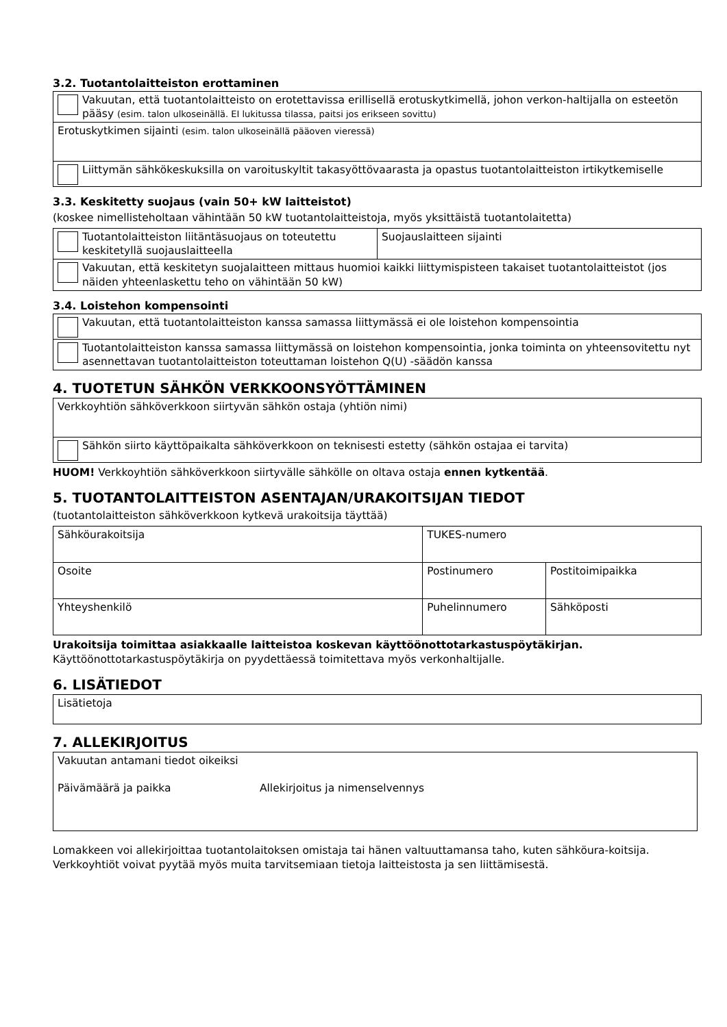3.2. Tuotantolaitteiston erottaminen
| Vakuutan, että tuotantolaitteisto on erotettavissa erillisellä erotuskytkimellä, johon verkon-haltijalla on esteetön pääsy (esim. talon ulkoseinällä. EI lukitussa tilassa, paitsi jos erikseen sovittu) |
| Erotuskytkimen sijainti (esim. talon ulkoseinällä pääoven vieressä) |
| Liittymän sähkökeskuksilla on varoituskyltit takasyöttövaarasta ja opastus tuotantolaitteiston irtikytkemiselle |
3.3. Keskitetty suojaus (vain 50+ kW laitteistot)
(koskee nimellisteholtaan vähintään 50 kW tuotantolaitteistoja, myös yksittäistä tuotantolaitetta)
| Tuotantolaitteiston liitäntäsuojaus on toteutettu keskitetyllä suojauslaitteella | Suojauslaitteen sijainti |
| Vakuutan, että keskitetyn suojalaitteen mittaus huomioi kaikki liittymispisteen takaiset tuotantolaitteistot (jos näiden yhteenlaskettu teho on vähintään 50 kW) | |
3.4. Loistehon kompensointi
| Vakuutan, että tuotantolaitteiston kanssa samassa liittymässä ei ole loistehon kompensointia |
| Tuotantolaitteiston kanssa samassa liittymässä on loistehon kompensointia, jonka toiminta on yhteensovitettu nyt asennettavan tuotantolaitteiston toteuttaman loistehon Q(U) -säädön kanssa |
4. TUOTETUN SÄHKÖN VERKKOONSYÖTTÄMINEN
| Verkkoyhtiön sähköverkkoon siirtyvän sähkön ostaja (yhtiön nimi) |
| Sähkön siirto käyttöpaikalta sähköverkkoon on teknisesti estetty (sähkön ostajaa ei tarvita) |
HUOM! Verkkoyhtiön sähköverkkoon siirtyvälle sähkölle on oltava ostaja ennen kytkentää.
5. TUOTANTOLAITTEISTON ASENTAJAN/URAKOITSIJAN TIEDOT
(tuotantolaitteiston sähköverkkoon kytkevä urakoitsija täyttää)
| Sähköurakoitsija | TUKES-numero | |
| Osoite | Postinumero | Postitoimipaikka |
| Yhteyshenkilö | Puhelinnumero | Sähköposti |
Urakoitsija toimittaa asiakkaalle laitteistoa koskevan käyttöönottotarkastuspöytäkirjan.
Käyttöönottotarkastuspöytäkirja on pyydettäessä toimitettava myös verkonhaltijalle.
6. LISÄTIEDOT
| Lisätietoja |
7. ALLEKIRJOITUS
| Vakuutan antamani tiedot oikeiksi Päivämäärä ja paikka Allekirjoitus ja nimenselvennys |
Lomakkeen voi allekirjoittaa tuotantolaitoksen omistaja tai hänen valtuuttamansa taho, kuten sähköura-koitsija. Verkkoyhtiöt voivat pyytää myös muita tarvitsemiaan tietoja laitteistosta ja sen liittämisestä.